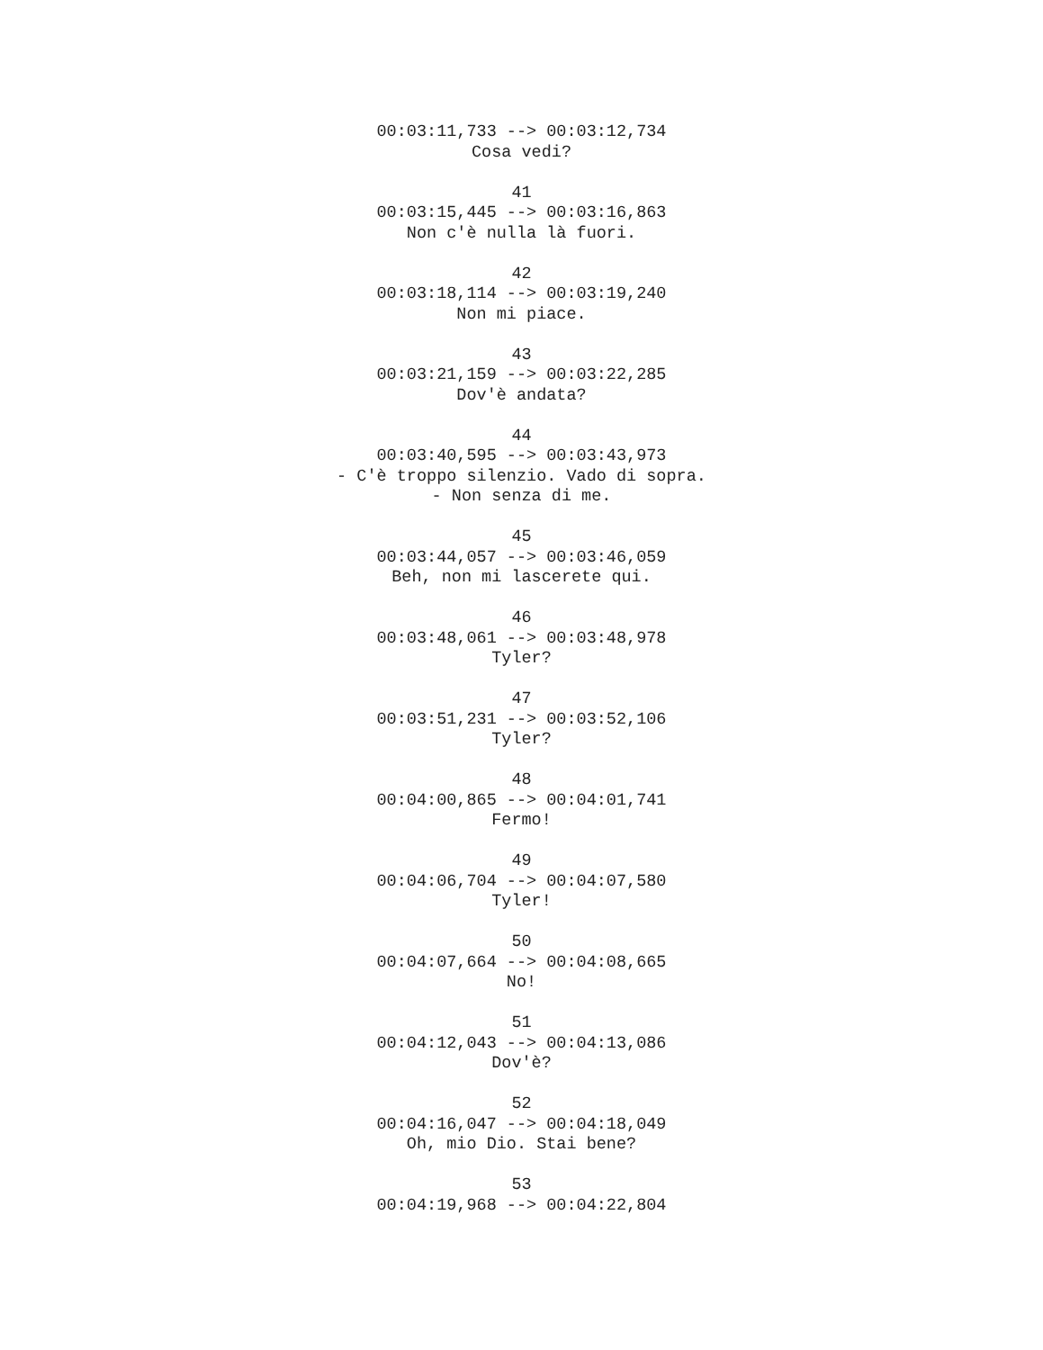00:03:11,733 --> 00:03:12,734 Cosa vedi? 41 00:03:15,445 --> 00:03:16,863 Non c'è nulla là fuori. 42 00:03:18,114 --> 00:03:19,240 Non mi piace. 43 00:03:21,159 --> 00:03:22,285 Dov'è andata? 44 00:03:40,595 --> 00:03:43,973 - C'è troppo silenzio. Vado di sopra. - Non senza di me. 45 00:03:44,057 --> 00:03:46,059 Beh, non mi lascerete qui. 46 00:03:48,061 --> 00:03:48,978 Tyler? 47 00:03:51,231 --> 00:03:52,106 Tyler? 48 00:04:00,865 --> 00:04:01,741 Fermo! 49 00:04:06,704 --> 00:04:07,580 Tyler! 50 00:04:07,664 --> 00:04:08,665 No! 51 00:04:12,043 --> 00:04:13,086 Dov'è? 52 00:04:16,047 --> 00:04:18,049 Oh, mio Dio. Stai bene? 53 00:04:19,968 --> 00:04:22,804